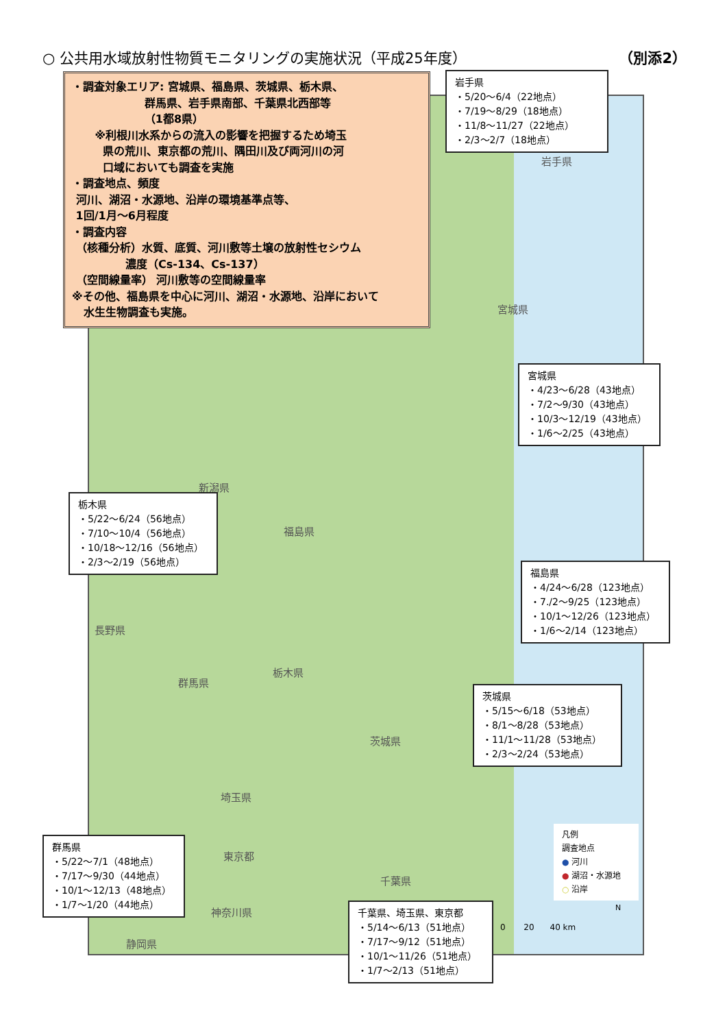○ 公共用水域放射性物質モニタリングの実施状況（平成25年度） （別添2）
・調査対象エリア: 宮城県、福島県、茨城県、栃木県、
群馬県、岩手県南部、千葉県北西部等
（1都8県）
※利根川水系からの流入の影響を把握するため埼玉
県の荒川、東京都の荒川、隅田川及び両河川の河
口域においても調査を実施
・調査地点、頻度
河川、湖沼・水源地、沿岸の環境基準点等、
1回/1月～6月程度
・調査内容
（核種分析）水質、底質、河川敷等土壌の放射性セシウム
濃度（Cs-134、Cs-137）
（空間線量率） 河川敷等の空間線量率
※その他、福島県を中心に河川、湖沼・水源地、沿岸において
水生生物調査も実施。
岩手県
・5/20～6/4（22地点）
・7/19～8/29（18地点）
・11/8～11/27（22地点）
・2/3～2/7（18地点）
岩手県
宮城県
宮城県
・4/23～6/28（43地点）
・7/2～9/30（43地点）
・10/3～12/19（43地点）
・1/6～2/25（43地点）
新潟県
栃木県
・5/22～6/24（56地点）
・7/10～10/4（56地点）
・10/18～12/16（56地点）
・2/3～2/19（56地点）
福島県
福島県
・4/24～6/28（123地点）
・7./2～9/25（123地点）
・10/1～12/26（123地点）
・1/6～2/14（123地点）
長野県
栃木県
群馬県
茨城県
・5/15～6/18（53地点）
・8/1～8/28（53地点）
・11/1～11/28（53地点）
・2/3～2/24（53地点）
茨城県
埼玉県
凡例
調査地点
● 河川
● 湖沼・水源地
○ 沿岸
群馬県
・5/22～7/1（48地点）
・7/17～9/30（44地点）
・10/1～12/13（48地点）
・1/7～1/20（44地点）
東京都
千葉県
神奈川県
静岡県
千葉県、埼玉県、東京都
・5/14～6/13（51地点）
・7/17～9/12（51地点）
・10/1～11/26（51地点）
・1/7～2/13（51地点）
0 20 40 km
N